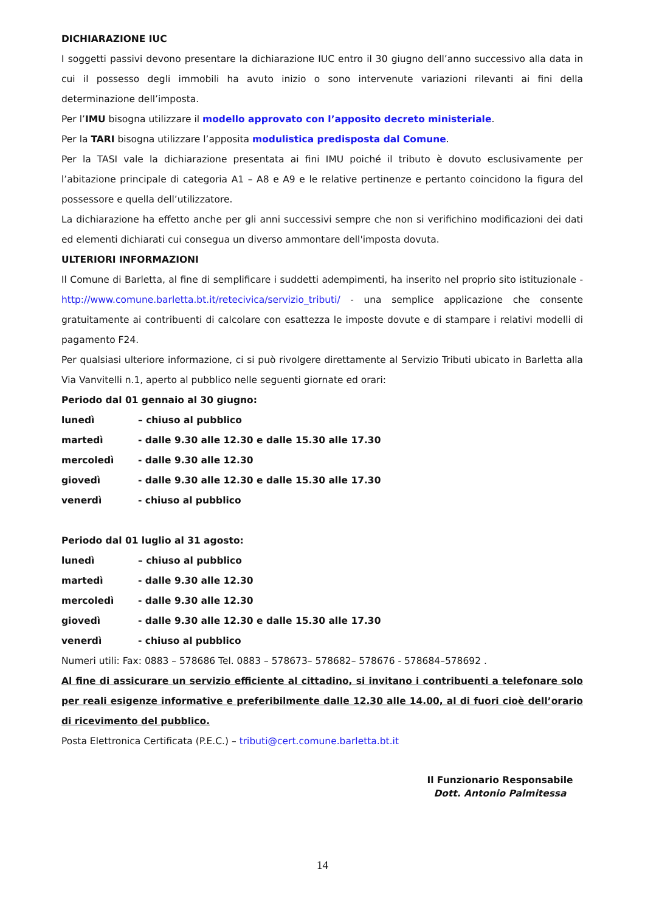DICHIARAZIONE IUC
I soggetti passivi devono presentare la dichiarazione IUC entro il 30 giugno dell’anno successivo alla data in cui il possesso degli immobili ha avuto inizio o sono intervenute variazioni rilevanti ai fini della determinazione dell’imposta.
Per l’IMU bisogna utilizzare il modello approvato con l’apposito decreto ministeriale.
Per la TARI bisogna utilizzare l’apposita modulistica predisposta dal Comune.
Per la TASI vale la dichiarazione presentata ai fini IMU poiché il tributo è dovuto esclusivamente per l’abitazione principale di categoria A1 – A8 e A9 e le relative pertinenze e pertanto coincidono la figura del possessore e quella dell’utilizzatore.
La dichiarazione ha effetto anche per gli anni successivi sempre che non si verifichino modificazioni dei dati ed elementi dichiarati cui consegua un diverso ammontare dell'imposta dovuta.
ULTERIORI INFORMAZIONI
Il Comune di Barletta, al fine di semplificare i suddetti adempimenti, ha inserito nel proprio sito istituzionale - http://www.comune.barletta.bt.it/retecivica/servizio_tributi/ - una semplice applicazione che consente gratuitamente ai contribuenti di calcolare con esattezza le imposte dovute e di stampare i relativi modelli di pagamento F24.
Per qualsiasi ulteriore informazione, ci si può rivolgere direttamente al Servizio Tributi ubicato in Barletta alla Via Vanvitelli n.1, aperto al pubblico nelle seguenti giornate ed orari:
Periodo dal 01 gennaio al 30 giugno:
lunedì – chiuso al pubblico
martedì - dalle 9.30 alle 12.30 e dalle 15.30 alle 17.30
mercoledì - dalle 9.30 alle 12.30
giovedì - dalle 9.30 alle 12.30 e dalle 15.30 alle 17.30
venerdì - chiuso al pubblico
Periodo dal 01 luglio al 31 agosto:
lunedì – chiuso al pubblico
martedì - dalle 9.30 alle 12.30
mercoledì - dalle 9.30 alle 12.30
giovedì - dalle 9.30 alle 12.30 e dalle 15.30 alle 17.30
venerdì - chiuso al pubblico
Numeri utili: Fax: 0883 – 578686 Tel. 0883 – 578673– 578682– 578676 - 578684–578692 .
Al fine di assicurare un servizio efficiente al cittadino, si invitano i contribuenti a telefonare solo per reali esigenze informative e preferibilmente dalle 12.30 alle 14.00, al di fuori cioè dell’orario di ricevimento del pubblico.
Posta Elettronica Certificata (P.E.C.) – tributi@cert.comune.barletta.bt.it
Il Funzionario Responsabile
Dott. Antonio Palmitessa
14